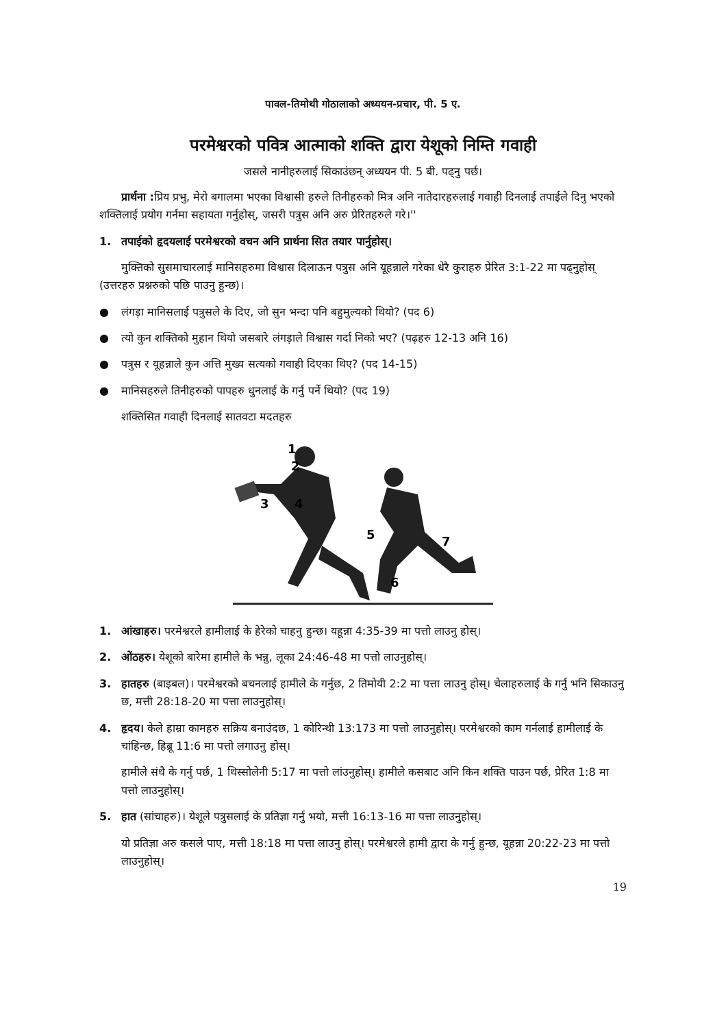पावल-तिमोथी गोठालाको अध्ययन-प्रचार, पी. 5 ए.
परमेश्वरको पवित्र आत्माको शक्ति द्वारा येशूको निम्ति गवाही
जसले नानीहरुलाई सिकाउंछन् अध्ययन पी. 5 बी. पढ्नु पर्छ।
प्रार्थना : प्रिय प्रभु, मेरो बगालमा भएका विश्वासी हरुले तिनीहरुको मित्र अनि नातेदारहरुलाई गवाही दिनलाई तपाईले दिनु भएको शक्तिलाई प्रयोग गर्नमा सहायता गर्नुहोस्, जसरी पत्रुस अनि अरु प्रेरितहरुले गरे।''
1. तपाईको हृदयलाई परमेश्वरको वचन अनि प्रार्थना सित तयार पार्नुहोस्।
मुक्तिको सुसमाचारलाई मानिसहरुमा विश्वास दिलाऊन पत्रुस अनि यूहन्नाले गरेका धेरै कुराहरु प्रेरित 3:1-22 मा पढ्नुहोस् (उत्तरहरु प्रश्नरुको पछि पाउनु हुन्छ)।
● लंगड़ा मानिसलाई पत्रुसले के दिए, जो सुन भन्दा पनि बहुमुल्यको थियो? (पद 6)
● त्यो कुन शक्तिको मुहान थियो जसबारे लंगड़ाले विश्वास गर्दा निको भए? (पढ़हरु 12-13 अनि 16)
● पत्रुस र यूहन्नाले कुन अत्ति मुख्य सत्यको गवाही दिएका थिए? (पद 14-15)
● मानिसहरुले तिनीहरुको पापहरु धुनलाई के गर्नु पर्ने थियो? (पद 19)
शक्तिसित गवाही दिनलाई सातवटा मदतहरु
1
2
3
4
5
7
6
1. आंखाहरु। परमेश्वरले हामीलाई के हेरेको चाहनु हुन्छ। यहून्ना 4:35-39 मा पत्तो लाउनु होस्।
2. ओंठहरु। येशूको बारेमा हामीले के भन्नु, लूका 24:46-48 मा पत्तो लाउनुहोस्।
3. हातहरु (बाइबल)। परमेश्वरको बचनलाई हामीले के गर्नुछ, 2 तिमोयी 2:2 मा पत्ता लाउनु होस्। चेलाहरुलाई के गर्नु भनि सिकाउनु छ, मत्ती 28:18-20 मा पत्ता लाउनुहोस्।
4. हृदय। केले हाम्रा कामहरु सक्रिय बनाउंदछ, 1 कोरिन्थी 13:173 मा पत्तो लाउनुहोस्। परमेश्वरको काम गर्नलाई हामीलाई के चांहिन्छ, हिब्रू 11:6 मा पत्तो लगाउनु होस्।
हामीले संधै के गर्नु पर्छ, 1 थिस्सोलेनी 5:17 मा पत्तो लांउनुहोस्। हामीले कसबाट अनि किन शक्ति पाउन पर्छ, प्रेरित 1:8 मा पत्तो लाउनुहोस्।
5. हात (सांचाहरु)। येशूले पत्रुसलाई के प्रतिज्ञा गर्नु भयो, मत्ती 16:13-16 मा पत्ता लाउनुहोस्।
यो प्रतिज्ञा अरु कसले पाए, मत्ती 18:18 मा पत्ता लाउनु होस्। परमेश्वरले हामी द्वारा के गर्नु हुन्छ, यूहन्ना 20:22-23 मा पत्तो लाउनुहोस्।
19